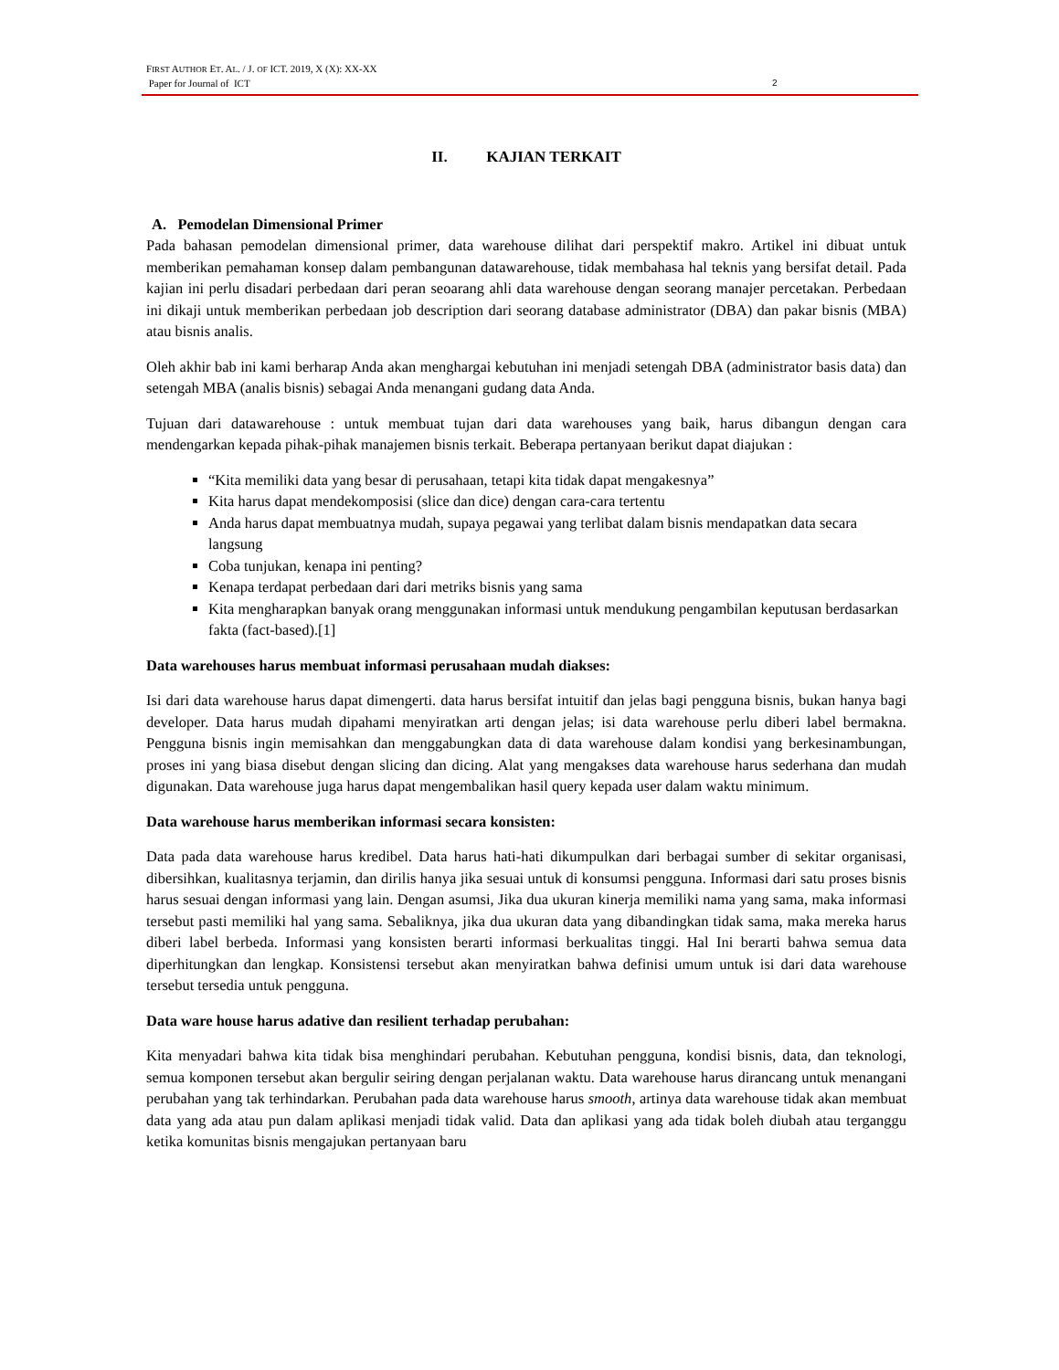FIRST AUTHOR ET. AL. / J. OF ICT. 2019, X (X): XX-XX
Paper for Journal of ICT
2
II. KAJIAN TERKAIT
A. Pemodelan Dimensional Primer
Pada bahasan pemodelan dimensional primer, data warehouse dilihat dari perspektif makro. Artikel ini dibuat untuk memberikan pemahaman konsep dalam pembangunan datawarehouse, tidak membahasa hal teknis yang bersifat detail. Pada kajian ini perlu disadari perbedaan dari peran seoarang ahli data warehouse dengan seorang manajer percetakan. Perbedaan ini dikaji untuk memberikan perbedaan job description dari seorang database administrator (DBA) dan pakar bisnis (MBA) atau bisnis analis.
Oleh akhir bab ini kami berharap Anda akan menghargai kebutuhan ini menjadi setengah DBA (administrator basis data) dan setengah MBA (analis bisnis) sebagai Anda menangani gudang data Anda.
Tujuan dari datawarehouse : untuk membuat tujan dari data warehouses yang baik, harus dibangun dengan cara mendengarkan kepada pihak-pihak manajemen bisnis terkait. Beberapa pertanyaan berikut dapat diajukan :
“Kita memiliki data yang besar di perusahaan, tetapi kita tidak dapat mengakesnya”
Kita harus dapat mendekomposisi (slice dan dice) dengan cara-cara tertentu
Anda harus dapat membuatnya mudah, supaya pegawai yang terlibat dalam bisnis mendapatkan data secara langsung
Coba tunjukan, kenapa ini penting?
Kenapa terdapat perbedaan dari dari metriks bisnis yang sama
Kita mengharapkan banyak orang menggunakan informasi untuk mendukung pengambilan keputusan berdasarkan fakta (fact-based).[1]
Data warehouses harus membuat informasi perusahaan mudah diakses:
Isi dari data warehouse harus dapat dimengerti. data harus bersifat intuitif dan jelas bagi pengguna bisnis, bukan hanya bagi developer. Data harus mudah dipahami menyiratkan arti dengan jelas; isi data warehouse perlu diberi label bermakna. Pengguna bisnis ingin memisahkan dan menggabungkan data di data warehouse dalam kondisi yang berkesinambungan, proses ini yang biasa disebut dengan slicing dan dicing. Alat yang mengakses data warehouse harus sederhana dan mudah digunakan. Data warehouse juga harus dapat mengembalikan hasil query kepada user dalam waktu minimum.
Data warehouse harus memberikan informasi secara konsisten:
Data pada data warehouse harus kredibel. Data harus hati-hati dikumpulkan dari berbagai sumber di sekitar organisasi, dibersihkan, kualitasnya terjamin, dan dirilis hanya jika sesuai untuk di konsumsi pengguna. Informasi dari satu proses bisnis harus sesuai dengan informasi yang lain. Dengan asumsi, Jika dua ukuran kinerja memiliki nama yang sama, maka informasi tersebut pasti memiliki hal yang sama. Sebaliknya, jika dua ukuran data yang dibandingkan tidak sama, maka mereka harus diberi label berbeda. Informasi yang konsisten berarti informasi berkualitas tinggi. Hal Ini berarti bahwa semua data diperhitungkan dan lengkap. Konsistensi tersebut akan menyiratkan bahwa definisi umum untuk isi dari data warehouse tersebut tersedia untuk pengguna.
Data ware house harus adative dan resilient terhadap perubahan:
Kita menyadari bahwa kita tidak bisa menghindari perubahan. Kebutuhan pengguna, kondisi bisnis, data, dan teknologi, semua komponen tersebut akan bergulir seiring dengan perjalanan waktu. Data warehouse harus dirancang untuk menangani perubahan yang tak terhindarkan. Perubahan pada data warehouse harus smooth, artinya data warehouse tidak akan membuat data yang ada atau pun dalam aplikasi menjadi tidak valid. Data dan aplikasi yang ada tidak boleh diubah atau terganggu ketika komunitas bisnis mengajukan pertanyaan baru